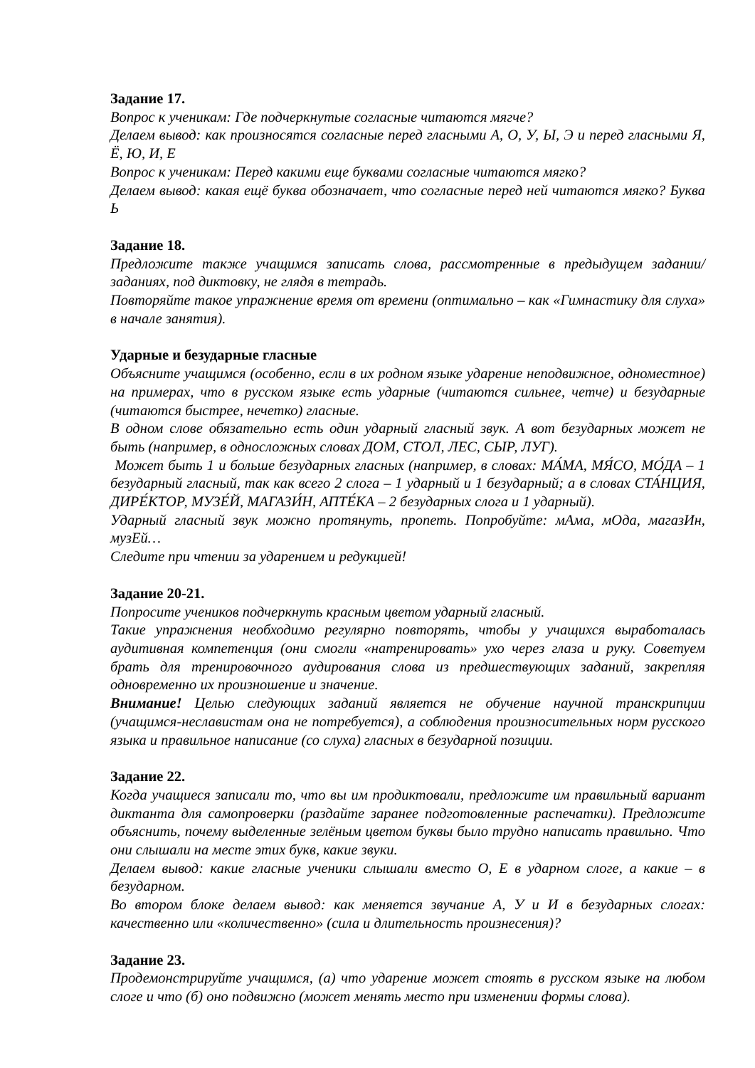Задание 17.
Вопрос к ученикам: Где подчеркнутые согласные читаются мягче?
Делаем вывод: как произносятся согласные перед гласными А, О, У, Ы, Э и перед гласными Я, Ё, Ю, И, Е
Вопрос к ученикам: Перед какими еще буквами согласные читаются мягко?
Делаем вывод: какая ещё буква обозначает, что согласные перед ней читаются мягко? Буква Ь
Задание 18.
Предложите также учащимся записать слова, рассмотренные в предыдущем задании/ заданиях, под диктовку, не глядя в тетрадь.
Повторяйте такое упражнение время от времени (оптимально – как «Гимнастику для слуха» в начале занятия).
Ударные и безударные гласные
Объясните учащимся (особенно, если в их родном языке ударение неподвижное, одноместное) на примерах, что в русском языке есть ударные (читаются сильнее, четче) и безударные (читаются быстрее, нечетко) гласные.
В одном слове обязательно есть один ударный гласный звук. А вот безударных может не быть (например, в односложных словах ДОМ, СТОЛ, ЛЕС, СЫР, ЛУГ).
Может быть 1 и больше безударных гласных (например, в словах: МА́МА, МЯ́СО, МО́ДА – 1 безударный гласный, так как всего 2 слога – 1 ударный и 1 безударный; а в словах СТА́НЦИЯ, ДИРЕ́КТОР, МУЗЕ́Й, МАГАЗИ́Н, АПТЕ́КА – 2 безударных слога и 1 ударный).
Ударный гласный звук можно протянуть, пропеть. Попробуйте: мАма, мОда, магазИн, музЕй…
Следите при чтении за ударением и редукцией!
Задание 20-21.
Попросите учеников подчеркнуть красным цветом ударный гласный.
Такие упражнения необходимо регулярно повторять, чтобы у учащихся выработалась аудитивная компетенция (они смогли «натренировать» ухо через глаза и руку. Советуем брать для тренировочного аудирования слова из предшествующих заданий, закрепляя одновременно их произношение и значение.
Внимание! Целью следующих заданий является не обучение научной транскрипции (учащимся-неславистам она не потребуется), а соблюдения произносительных норм русского языка и правильное написание (со слуха) гласных в безударной позиции.
Задание 22.
Когда учащиеся записали то, что вы им продиктовали, предложите им правильный вариант диктанта для самопроверки (раздайте заранее подготовленные распечатки). Предложите объяснить, почему выделенные зелёным цветом буквы было трудно написать правильно. Что они слышали на месте этих букв, какие звуки.
Делаем вывод: какие гласные ученики слышали вместо О, Е в ударном слоге, а какие – в безударном.
Во втором блоке делаем вывод: как меняется звучание А, У и И в безударных слогах: качественно или «количественно» (сила и длительность произнесения)?
Задание 23.
Продемонстрируйте учащимся, (а) что ударение может стоять в русском языке на любом слоге и что (б) оно подвижно (может менять место при изменении формы слова).